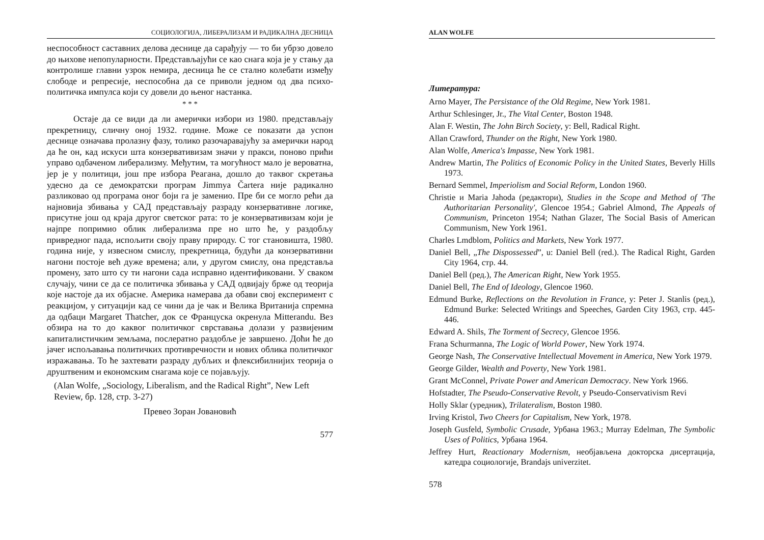СОЦИОЛОГИЈА, ЛИБЕРАЛИЗАМ И РАДИКАЛНА ДЕСНИЦА
неспособност саставних делова деснице да сарађују — то би убрзо довело до њихове непопуларности. Представљајући се као снага која је у стању да контролише главни узрок немира, десница ће се стално колебати између слободе и репресије, неспособна да се приволи једном од два психо-политичка импулса који су довели до њеног настанка.
* * *
Остаје да се види да ли амерички избори из 1980. представљају прекретницу, сличну оној 1932. године. Може се показати да успон деснице означава пролазну фазу, толико разочаравајућу за амерички народ да ће он, кад искуси шта конзервативизам значи у пракси, поново прићи управо одбаченом либерализму. Међутим, та могућност мало је вероватна, јер је у политици, још пре избора Реагана, дошло до таквог скретања удесно да се демократски програм Jimmya Čartera није радикално разликовао од програма оног боји га је заменио. Пре би се могло рећи да најновија збивања у САД представљају разраду конзервативне логике, присутне још од краја другог светског рата: то је конзервативизам који је најпре попримио облик либерализма пре но што ће, у раздобљу привредног пада, испољити своју праву природу. С тог становишта, 1980. година није, у извесном смислу, прекретница, будући да конзервативни нагони постоје већ дуже времена; али, у другом смислу, она представља промену, зато што су ти нагони сада исправно идентификовани. У сваком случају, чини се да се политичка збивања у САД одвијају брже од теорија које настоје да их објасне. Америка намерава да обави свој експеримент с реакцијом, у ситуацији кад се чини да је чак и Велика Вританија спремна да одбаци Margaret Thatcher, док се Француска окренула Mitterandu. Вез обзира на то до каквог политичког сврставања долази у развијеним капиталистичким земљама, послератно раздобље је завршено. Доћи ће до јачег испољавања политичких противречности и нових облика политичког изражавања. То ће захтевати разраду дубљих и флексибилнијих теорија о друштвеним и економским снагама које се појављују.
(Alan Wolfe, „Sociology, Liberalism, and the Radical Right”, New Left Review, бр. 128, стр. 3-27)
Превео Зоран Јовановић
577
ALAN WOLFE
Литература:
Arno Mayer, The Persistance of the Old Regime, New York 1981.
Arthur Schlesinger, Jr., The Vital Center, Boston 1948.
Alan F. Westin, The John Birch Society, у: Bell, Radical Right.
Allan Crawford, Thunder on the Right, New York 1980.
Alan Wolfe, America's Impasse, New York 1981.
Andrew Martin, The Politics of Economic Policy in the United States, Beverly Hills 1973.
Bernard Semmel, Imperiolism and Social Reform, London 1960.
Christie и Maria Jahoda (редактори), Studies in the Scope and Method of 'The Authoritarian Personality', Glencoe 1954.; Gabriel Almond, The Appeals of Communism, Princeton 1954; Nathan Glazer, The Social Basis of American Communism, New York 1961.
Charles Lmdblom, Politics and Markets, New York 1977.
Daniel Bell, „The Dispossessed”, u: Daniel Bell (red.). The Radical Right, Garden City 1964, стр. 44.
Daniel Bell (ред.), The American Right, New York 1955.
Daniel Bell, The End of Ideology, Glencoe 1960.
Edmund Burke, Reflections on the Revolution in France, у: Peter J. Stanlis (ред.), Edmund Burke: Selected Writings and Speeches, Garden City 1963, стр. 445-446.
Edward A. Shils, The Torment of Secrecy, Glencoe 1956.
Frana Schurmanna, The Logic of World Power, New York 1974.
George Nash, The Conservative Intellectual Movement in America, New York 1979.
George Gilder, Wealth and Poverty, New York 1981.
Grant McConnel, Private Power and American Democracy. New York 1966.
Hofstadter, The Pseudo-Conservative Revolt, у Pseudo-Conservativism Revi
Holly Sklar (уредник), Trilateralism, Boston 1980.
Irving Kristol, Two Cheers for Capitalism, New York, 1978.
Joseph Gusfeld, Symbolic Crusade, Урбана 1963.; Murray Edelman, The Symbolic Uses of Politics, Урбана 1964.
Jeffrey Hurt, Reactionary Modernism, необјављена докторска дисертација, катедра социологије, Brandajs univerzitet.
578